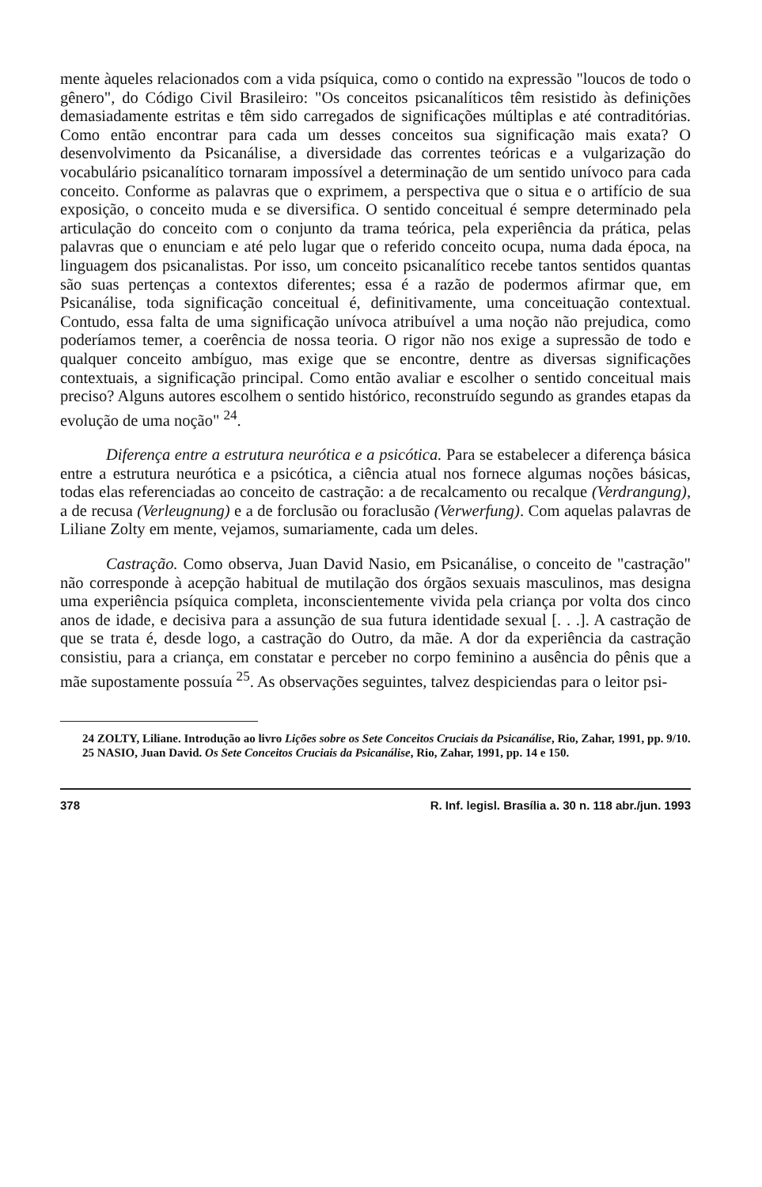mente àqueles relacionados com a vida psíquica, como o contido na expressão "loucos de todo o gênero", do Código Civil Brasileiro: "Os conceitos psicanalíticos têm resistido às definições demasiadamente estritas e têm sido carregados de significações múltiplas e até contraditórias. Como então encontrar para cada um desses conceitos sua significação mais exata? O desenvolvimento da Psicanálise, a diversidade das correntes teóricas e a vulgarização do vocabulário psicanalítico tornaram impossível a determinação de um sentido unívoco para cada conceito. Conforme as palavras que o exprimem, a perspectiva que o situa e o artifício de sua exposição, o conceito muda e se diversifica. O sentido conceitual é sempre determinado pela articulação do conceito com o conjunto da trama teórica, pela experiência da prática, pelas palavras que o enunciam e até pelo lugar que o referido conceito ocupa, numa dada época, na linguagem dos psicanalistas. Por isso, um conceito psicanalítico recebe tantos sentidos quantas são suas pertenças a contextos diferentes; essa é a razão de podermos afirmar que, em Psicanálise, toda significação conceitual é, definitivamente, uma conceituação contextual. Contudo, essa falta de uma significação unívoca atribuível a uma noção não prejudica, como poderíamos temer, a coerência de nossa teoria. O rigor não nos exige a supressão de todo e qualquer conceito ambíguo, mas exige que se encontre, dentre as diversas significações contextuais, a significação principal. Como então avaliar e escolher o sentido conceitual mais preciso? Alguns autores escolhem o sentido histórico, reconstruído segundo as grandes etapas da evolução de uma noção" <sup>24</sup>.
Diferença entre a estrutura neurótica e a psicótica. Para se estabelecer a diferença básica entre a estrutura neurótica e a psicótica, a ciência atual nos fornece algumas noções básicas, todas elas referenciadas ao conceito de castração: a de recalcamento ou recalque (Verdrangung), a de recusa (Verleugnung) e a de forclusão ou foraclusão (Verwerfung). Com aquelas palavras de Liliane Zolty em mente, vejamos, sumariamente, cada um deles.
Castração. Como observa, Juan David Nasio, em Psicanálise, o conceito de "castração" não corresponde à acepção habitual de mutilação dos órgãos sexuais masculinos, mas designa uma experiência psíquica completa, inconscientemente vivida pela criança por volta dos cinco anos de idade, e decisiva para a assunção de sua futura identidade sexual [. . .]. A castração de que se trata é, desde logo, a castração do Outro, da mãe. A dor da experiência da castração consistiu, para a criança, em constatar e perceber no corpo feminino a ausência do pênis que a mãe supostamente possuía <sup>25</sup>. As observações seguintes, talvez despiciendas para o leitor psi-
24 ZOLTY, Liliane. Introdução ao livro Lições sobre os Sete Conceitos Cruciais da Psicanálise, Rio, Zahar, 1991, pp. 9/10.
25 NASIO, Juan David. Os Sete Conceitos Cruciais da Psicanálise, Rio, Zahar, 1991, pp. 14 e 150.
378 R. Inf. legisl. Brasília a. 30 n. 118 abr./jun. 1993